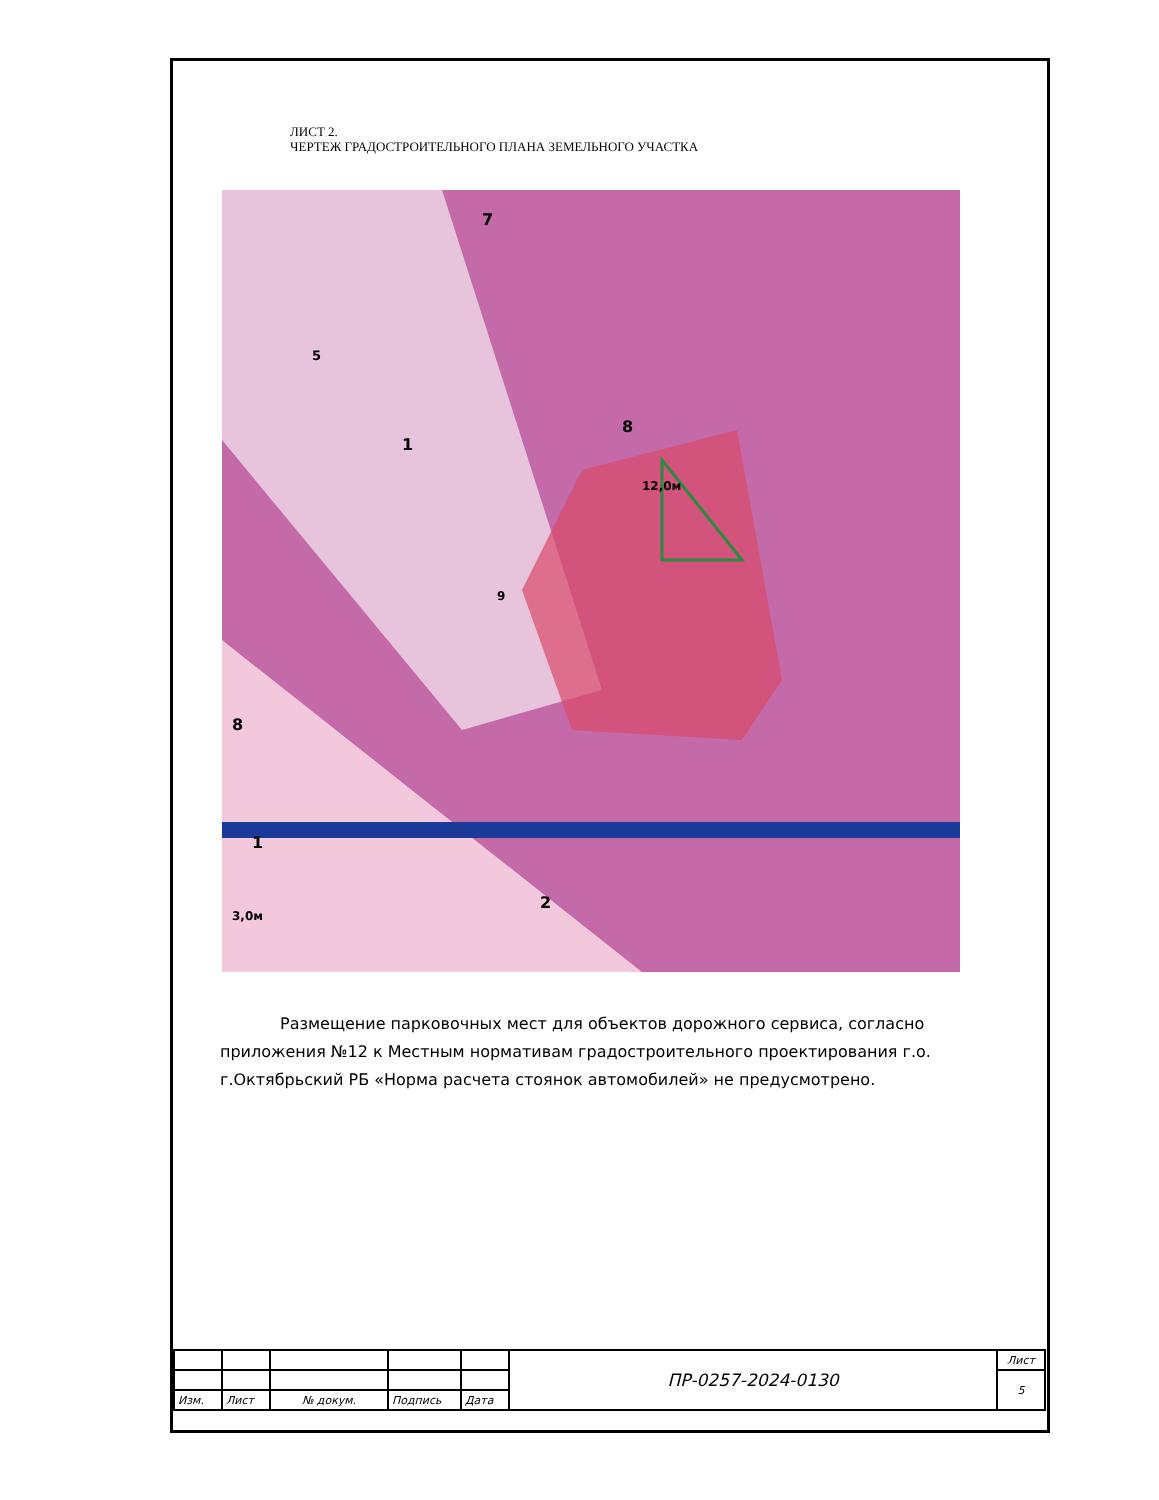ЛИСТ 2.
ЧЕРТЕЖ ГРАДОСТРОИТЕЛЬНОГО ПЛАНА ЗЕМЕЛЬНОГО УЧАСТКА
7
8
1
8
1
2
5
12,0м
3,0м
9
Размещение парковочных мест для объектов дорожного сервиса, согласно приложения №12 к Местным нормативам градостроительного проектирования г.о. г.Октябрьский РБ «Норма расчета стоянок автомобилей» не предусмотрено.
| | | | | | ПР-0257-2024-0130 | Лист |
| | | | | | | 5 |
| Изм. | Лист | № докум. | Подпись | Дата | | |